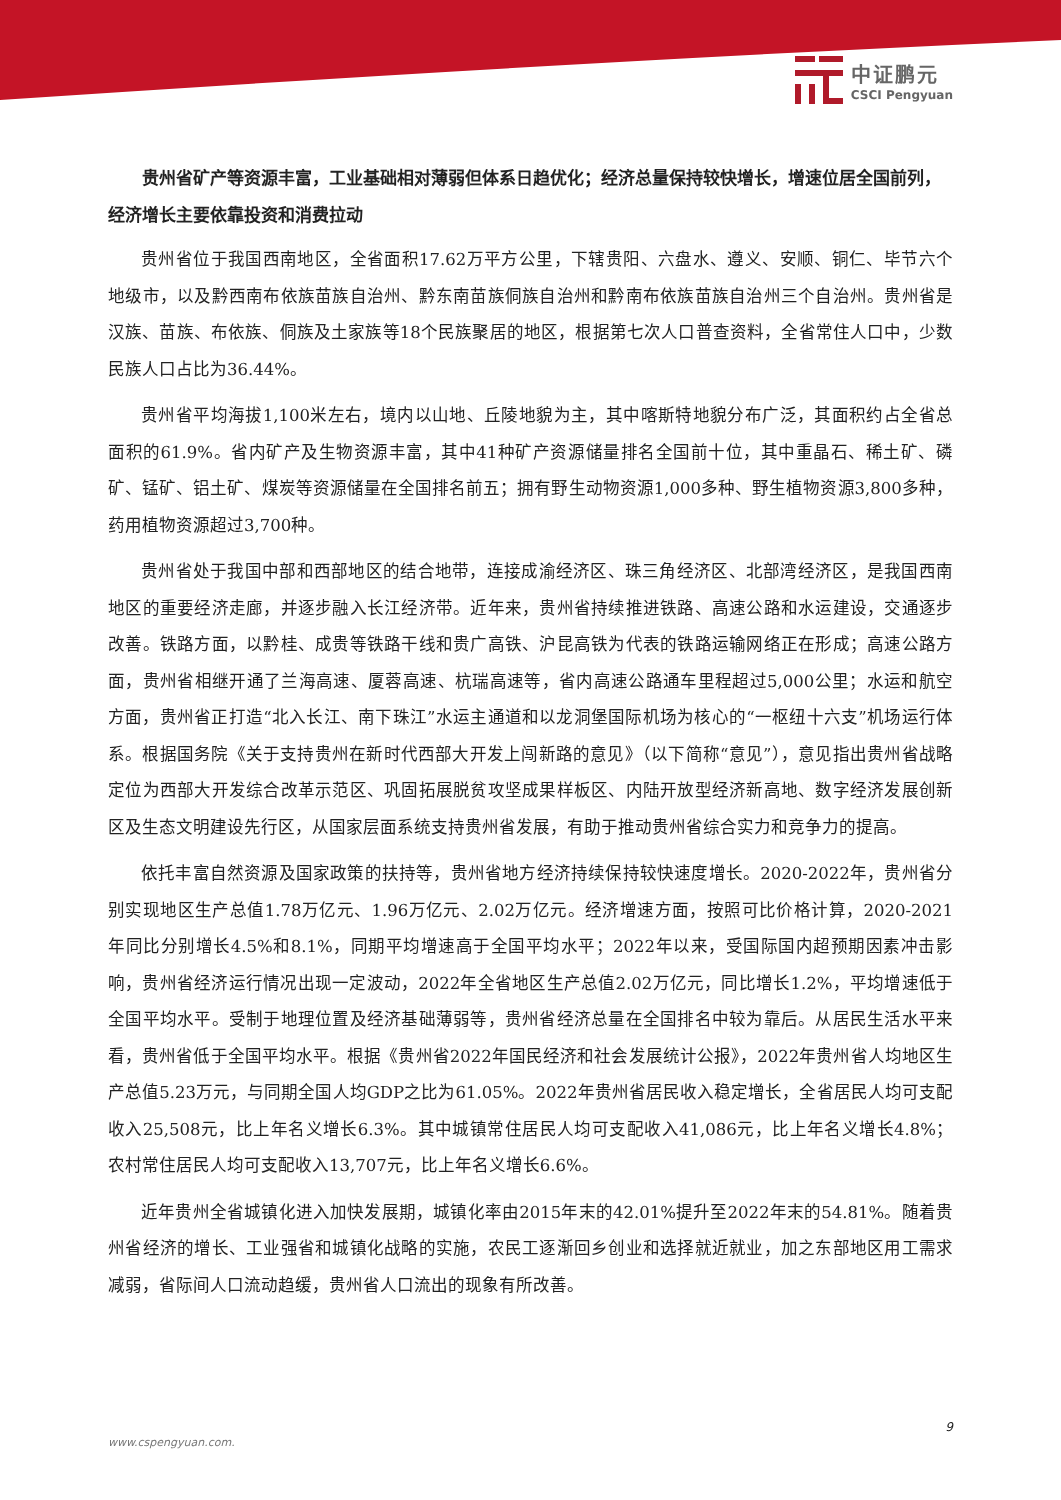中证鹏元
CSCI Pengyuan
贵州省矿产等资源丰富，工业基础相对薄弱但体系日趋优化；经济总量保持较快增长，增速位居全国前列，经济增长主要依靠投资和消费拉动
贵州省位于我国西南地区，全省面积17.62万平方公里，下辖贵阳、六盘水、遵义、安顺、铜仁、毕节六个地级市，以及黔西南布依族苗族自治州、黔东南苗族侗族自治州和黔南布依族苗族自治州三个自治州。贵州省是汉族、苗族、布依族、侗族及土家族等18个民族聚居的地区，根据第七次人口普查资料，全省常住人口中，少数民族人口占比为36.44%。
贵州省平均海拔1,100米左右，境内以山地、丘陵地貌为主，其中喀斯特地貌分布广泛，其面积约占全省总面积的61.9%。省内矿产及生物资源丰富，其中41种矿产资源储量排名全国前十位，其中重晶石、稀土矿、磷矿、锰矿、铝土矿、煤炭等资源储量在全国排名前五；拥有野生动物资源1,000多种、野生植物资源3,800多种，药用植物资源超过3,700种。
贵州省处于我国中部和西部地区的结合地带，连接成渝经济区、珠三角经济区、北部湾经济区，是我国西南地区的重要经济走廊，并逐步融入长江经济带。近年来，贵州省持续推进铁路、高速公路和水运建设，交通逐步改善。铁路方面，以黔桂、成贵等铁路干线和贵广高铁、沪昆高铁为代表的铁路运输网络正在形成；高速公路方面，贵州省相继开通了兰海高速、厦蓉高速、杭瑞高速等，省内高速公路通车里程超过5,000公里；水运和航空方面，贵州省正打造“北入长江、南下珠江”水运主通道和以龙洞堡国际机场为核心的“一枢纽十六支”机场运行体系。根据国务院《关于支持贵州在新时代西部大开发上闯新路的意见》（以下简称“意见”），意见指出贵州省战略定位为西部大开发综合改革示范区、巩固拓展脱贫攻坚成果样板区、内陆开放型经济新高地、数字经济发展创新区及生态文明建设先行区，从国家层面系统支持贵州省发展，有助于推动贵州省综合实力和竞争力的提高。
依托丰富自然资源及国家政策的扶持等，贵州省地方经济持续保持较快速度增长。2020-2022年，贵州省分别实现地区生产总值1.78万亿元、1.96万亿元、2.02万亿元。经济增速方面，按照可比价格计算，2020-2021年同比分别增长4.5%和8.1%，同期平均增速高于全国平均水平；2022年以来，受国际国内超预期因素冲击影响，贵州省经济运行情况出现一定波动，2022年全省地区生产总值2.02万亿元，同比增长1.2%，平均增速低于全国平均水平。受制于地理位置及经济基础薄弱等，贵州省经济总量在全国排名中较为靠后。从居民生活水平来看，贵州省低于全国平均水平。根据《贵州省2022年国民经济和社会发展统计公报》，2022年贵州省人均地区生产总值5.23万元，与同期全国人均GDP之比为61.05%。2022年贵州省居民收入稳定增长，全省居民人均可支配收入25,508元，比上年名义增长6.3%。其中城镇常住居民人均可支配收入41,086元，比上年名义增长4.8%；农村常住居民人均可支配收入13,707元，比上年名义增长6.6%。
近年贵州全省城镇化进入加快发展期，城镇化率由2015年末的42.01%提升至2022年末的54.81%。随着贵州省经济的增长、工业强省和城镇化战略的实施，农民工逐渐回乡创业和选择就近就业，加之东部地区用工需求减弱，省际间人口流动趋缓，贵州省人口流出的现象有所改善。
9
www.cspengyuan.com.